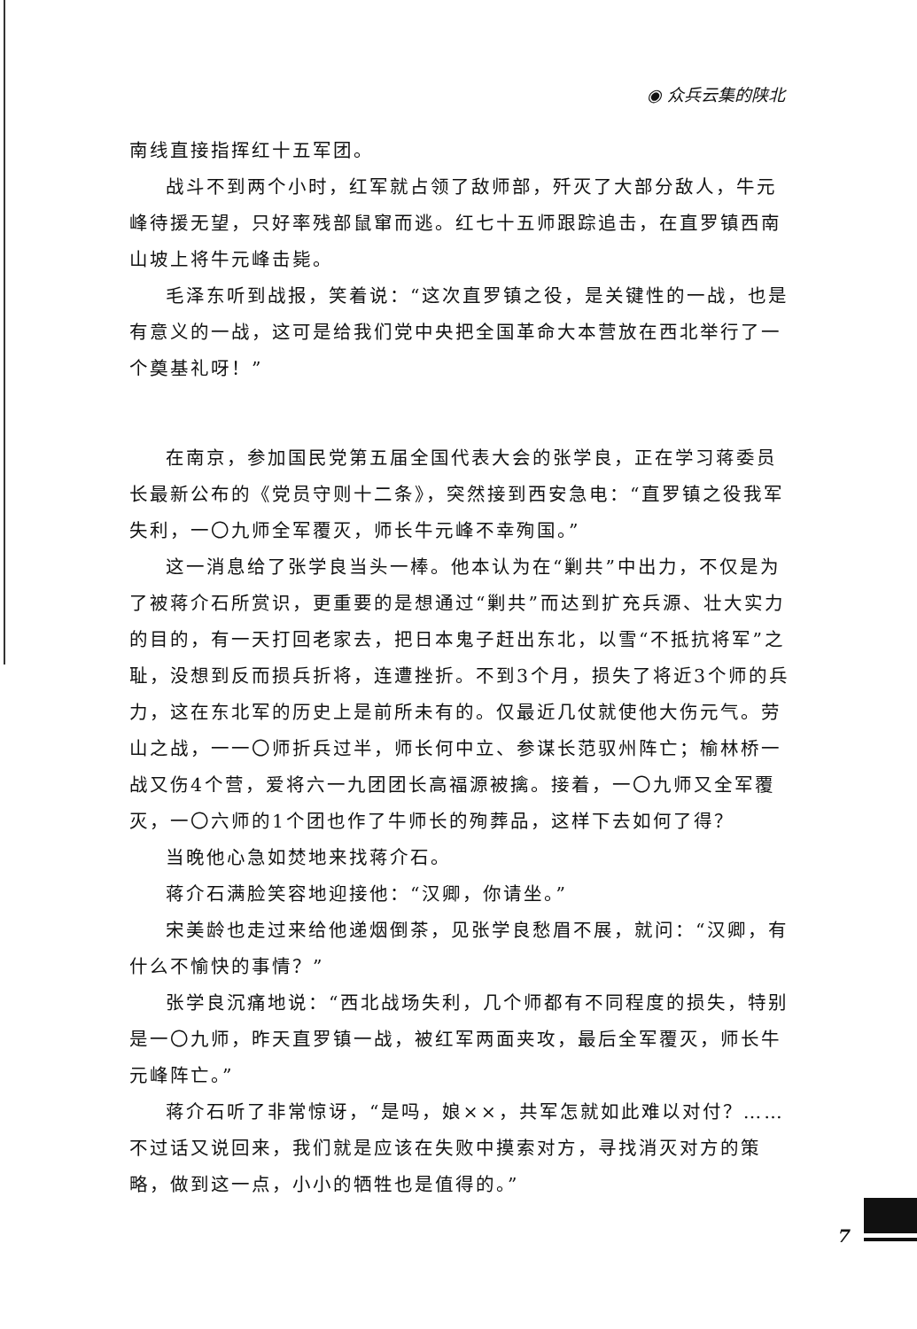◉ 众兵云集的陕北
南线直接指挥红十五军团。
战斗不到两个小时，红军就占领了敌师部，歼灭了大部分敌人，牛元峰待援无望，只好率残部鼠窜而逃。红七十五师跟踪追击，在直罗镇西南山坡上将牛元峰击毙。
毛泽东听到战报，笑着说：“这次直罗镇之役，是关键性的一战，也是有意义的一战，这可是给我们党中央把全国革命大本营放在西北举行了一个奠基礼呀！”
在南京，参加国民党第五届全国代表大会的张学良，正在学习蒋委员长最新公布的《党员守则十二条》，突然接到西安急电：“直罗镇之役我军失利，一〇九师全军覆灭，师长牛元峰不幸殉国。”
这一消息给了张学良当头一棒。他本认为在“剿共”中出力，不仅是为了被蒋介石所赏识，更重要的是想通过“剿共”而达到扩充兵源、壮大实力的目的，有一天打回老家去，把日本鬼子赶出东北，以雪“不抵抗将军”之耻，没想到反而损兵折将，连遭挫折。不到3个月，损失了将近3个师的兵力，这在东北军的历史上是前所未有的。仅最近几仗就使他大伤元气。劳山之战，一一〇师折兵过半，师长何中立、参谋长范驭州阵亡；榆林桥一战又伤4个营，爱将六一九团团长高福源被擒。接着，一〇九师又全军覆灭，一〇六师的1个团也作了牛师长的殉葬品，这样下去如何了得？
当晚他心急如焚地来找蒋介石。
蒋介石满脸笑容地迎接他：“汉卿，你请坐。”
宋美龄也走过来给他递烟倒茶，见张学良愁眉不展，就问：“汉卿，有什么不愉快的事情？”
张学良沉痛地说：“西北战场失利，几个师都有不同程度的损失，特别是一〇九师，昨天直罗镇一战，被红军两面夹攻，最后全军覆灭，师长牛元峰阵亡。”
蒋介石听了非常惊讶，“是吗，娘××，共军怎就如此难以对付？……不过话又说回来，我们就是应该在失败中摸索对方，寻找消灭对方的策略，做到这一点，小小的牺牲也是值得的。”
7